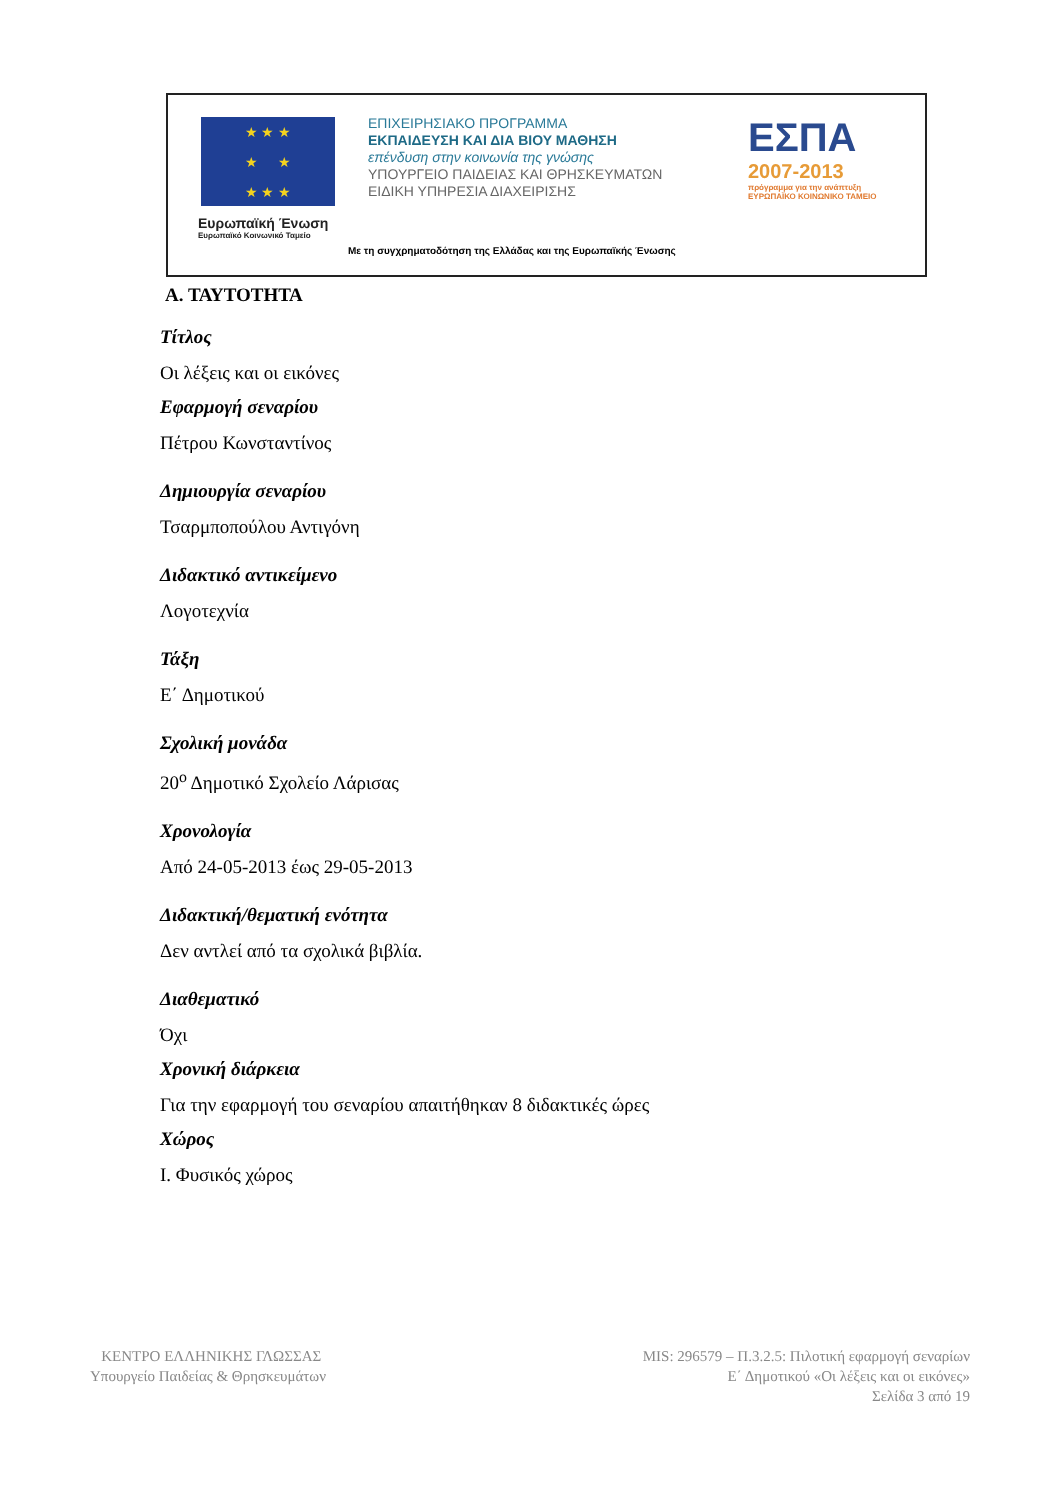★ ★ ★
★ ★
★ ★ ★
Ευρωπαϊκή Ένωση
Ευρωπαϊκό Κοινωνικό Ταμείο
ΕΠΙΧΕΙΡΗΣΙΑΚΟ ΠΡΟΓΡΑΜΜΑ
ΕΚΠΑΙΔΕΥΣΗ ΚΑΙ ΔΙΑ ΒΙΟΥ ΜΑΘΗΣΗ
επένδυση στην κοινωνία της γνώσης
ΥΠΟΥΡΓΕΙΟ ΠΑΙΔΕΙΑΣ ΚΑΙ ΘΡΗΣΚΕΥΜΑΤΩΝ
ΕΙΔΙΚΗ ΥΠΗΡΕΣΙΑ ΔΙΑΧΕΙΡΙΣΗΣ
ΕΣΠΑ
2007-2013
πρόγραμμα για την ανάπτυξη
ΕΥΡΩΠΑΪΚΟ ΚΟΙΝΩΝΙΚΟ ΤΑΜΕΙΟ
Με τη συγχρηματοδότηση της Ελλάδας και της Ευρωπαϊκής Ένωσης
Α. ΤΑΥΤΟΤΗΤΑ
Τίτλος
Οι λέξεις και οι εικόνες
Εφαρμογή σεναρίου
Πέτρου Κωνσταντίνος
Δημιουργία σεναρίου
Τσαρμποπούλου Αντιγόνη
Διδακτικό αντικείμενο
Λογοτεχνία
Τάξη
Ε΄ Δημοτικού
Σχολική μονάδα
20<sup>ο</sup> Δημοτικό Σχολείο Λάρισας
Χρονολογία
Από 24-05-2013 έως 29-05-2013
Διδακτική/θεματική ενότητα
Δεν αντλεί από τα σχολικά βιβλία.
Διαθεματικό
Όχι
Χρονική διάρκεια
Για την εφαρμογή του σεναρίου απαιτήθηκαν 8 διδακτικές ώρες
Χώρος
Ι. Φυσικός χώρος
ΚΕΝΤΡΟ ΕΛΛΗΝΙΚΗΣ ΓΛΩΣΣΑΣ
Υπουργείο Παιδείας & Θρησκευμάτων
MIS: 296579 – Π.3.2.5: Πιλοτική εφαρμογή σεναρίων
Ε΄ Δημοτικού «Οι λέξεις και οι εικόνες»
Σελίδα 3 από 19